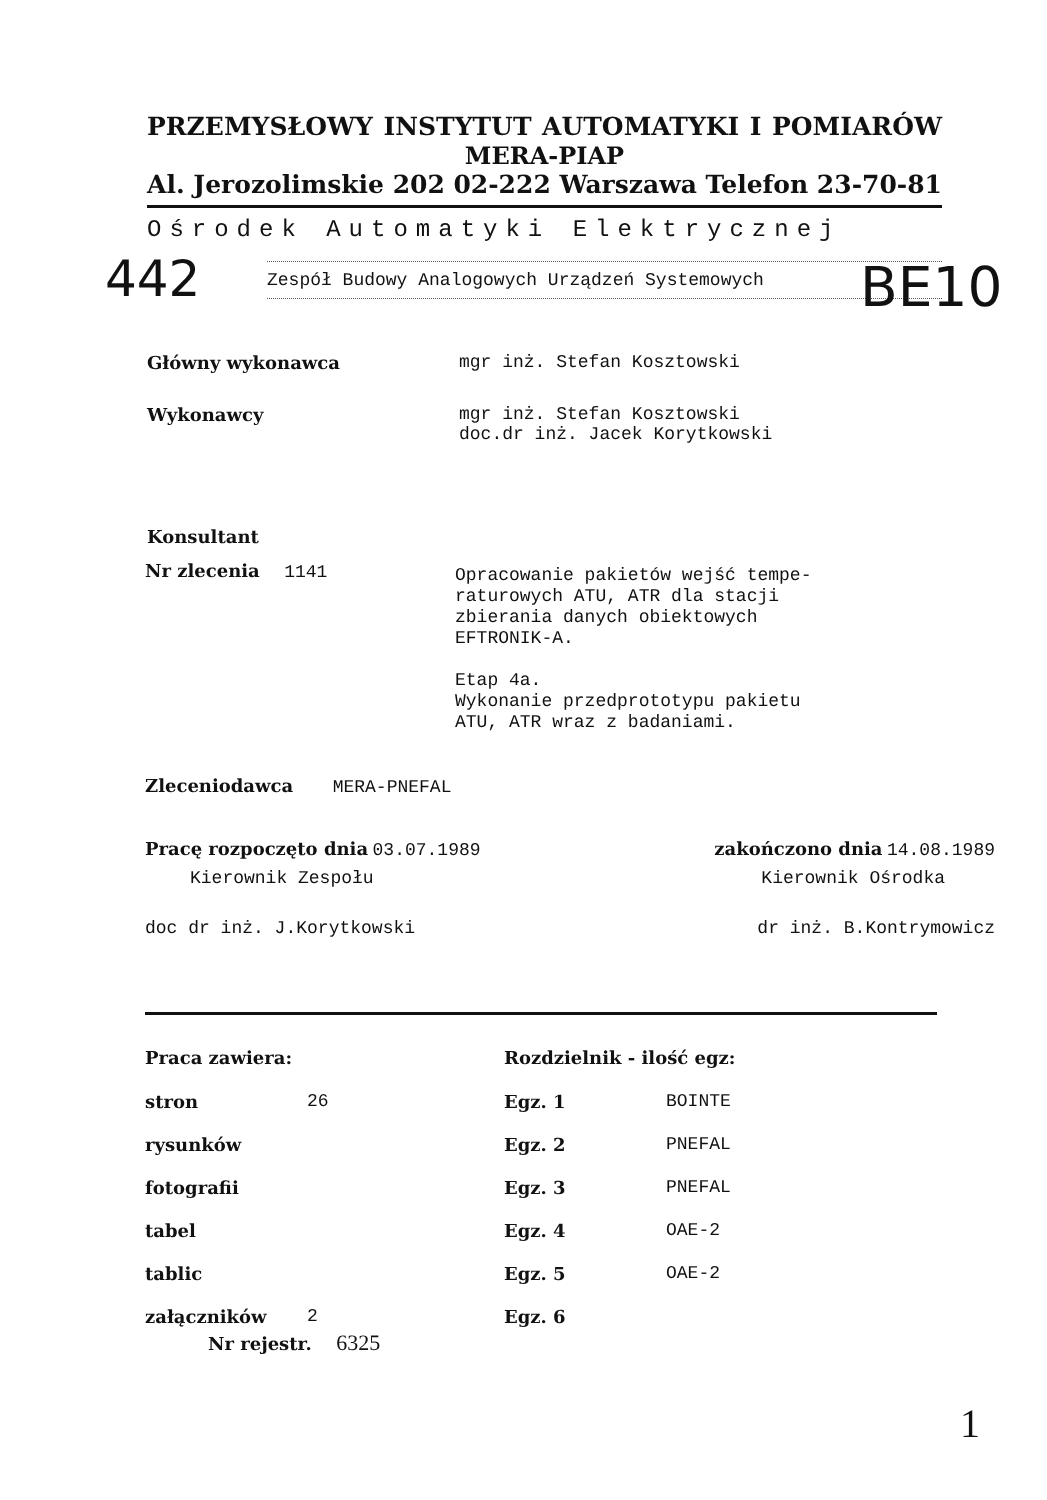PRZEMYSŁOWY INSTYTUT AUTOMATYKI I POMIARÓW
MERA-PIAP
Al. Jerozolimskie 202 02-222 Warszawa Telefon 23-70-81
Ośrodek Automatyki Elektrycznej
Zespół Budowy Analogowych Urządzeń Systemowych
442 BE10
| Główny wykonawca | mgr inż. Stefan Kosztowski |
| Wykonawcy | mgr inż. Stefan Kosztowski doc.dr inż. Jacek Korytkowski |
| Konsultant | |
Nr zlecenia 1141
Opracowanie pakietów wejść tempe-
raturowych ATU, ATR dla stacji
zbierania danych obiektowych
EFTRONIK-A.
Etap 4a.
Wykonanie przedprototypu pakietu
ATU, ATR wraz z badaniami.
Zleceniodawca MERA-PNEFAL
Pracę rozpoczęto dnia 03.07.1989 zakończono dnia 14.08.1989
Kierownik Zespołu Kierownik Ośrodka
doc dr inż. J.Korytkowski dr inż. B.Kontrymowicz
| Praca zawiera: | | Rozdzielnik - ilość egz: | |
| stron | 26 | Egz. 1 | BOINTE |
| rysunków | | Egz. 2 | PNEFAL |
| fotografii | | Egz. 3 | PNEFAL |
| tabel | | Egz. 4 | OAE-2 |
| tablic | | Egz. 5 | OAE-2 |
| załączników | 2 | Egz. 6 | |
Nr rejestr. 6325
1